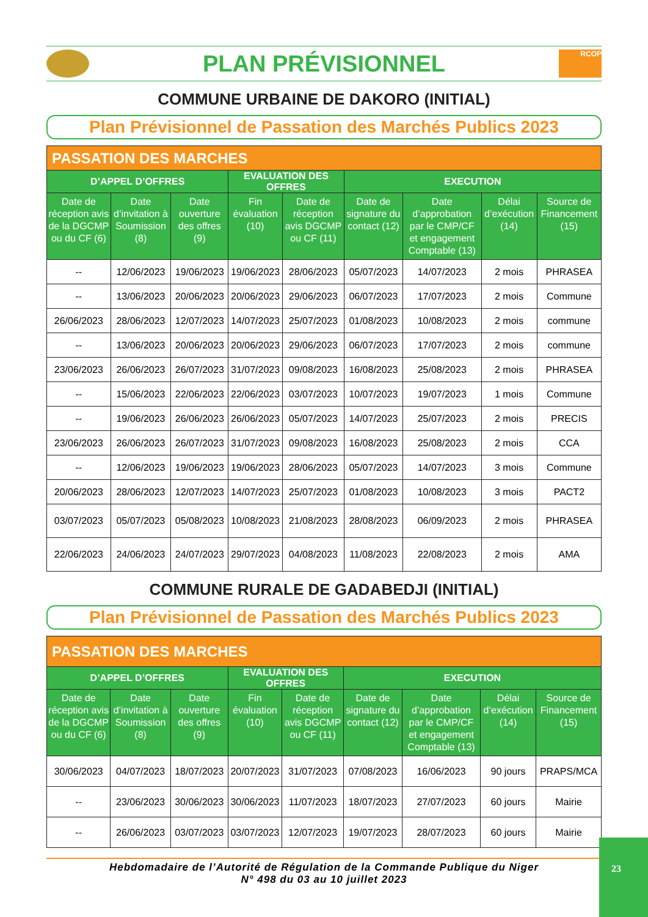PLAN PRÉVISIONNEL
RCOP
COMMUNE URBAINE DE DAKORO (INITIAL)
Plan Prévisionnel de Passation des Marchés Publics 2023
| PASSATION DES MARCHES | | | | | | | | |
| D’APPEL D’OFFRES | | | EVALUATION DES OFFRES | | EXECUTION | | | |
| Date de réception avis de la DGCMP ou du CF (6) | Date d’invitation à Soumission (8) | Date ouverture des offres (9) | Fin évaluation (10) | Date de réception avis DGCMP ou CF (11) | Date de signature du contact (12) | Date d’approbation par le CMP/CF et engagement Comptable (13) | Délai d’exécution (14) | Source de Financement (15) |
| -- | 12/06/2023 | 19/06/2023 | 19/06/2023 | 28/06/2023 | 05/07/2023 | 14/07/2023 | 2 mois | PHRASEA |
| -- | 13/06/2023 | 20/06/2023 | 20/06/2023 | 29/06/2023 | 06/07/2023 | 17/07/2023 | 2 mois | Commune |
| 26/06/2023 | 28/06/2023 | 12/07/2023 | 14/07/2023 | 25/07/2023 | 01/08/2023 | 10/08/2023 | 2 mois | commune |
| -- | 13/06/2023 | 20/06/2023 | 20/06/2023 | 29/06/2023 | 06/07/2023 | 17/07/2023 | 2 mois | commune |
| 23/06/2023 | 26/06/2023 | 26/07/2023 | 31/07/2023 | 09/08/2023 | 16/08/2023 | 25/08/2023 | 2 mois | PHRASEA |
| -- | 15/06/2023 | 22/06/2023 | 22/06/2023 | 03/07/2023 | 10/07/2023 | 19/07/2023 | 1 mois | Commune |
| -- | 19/06/2023 | 26/06/2023 | 26/06/2023 | 05/07/2023 | 14/07/2023 | 25/07/2023 | 2 mois | PRECIS |
| 23/06/2023 | 26/06/2023 | 26/07/2023 | 31/07/2023 | 09/08/2023 | 16/08/2023 | 25/08/2023 | 2 mois | CCA |
| -- | 12/06/2023 | 19/06/2023 | 19/06/2023 | 28/06/2023 | 05/07/2023 | 14/07/2023 | 3 mois | Commune |
| 20/06/2023 | 28/06/2023 | 12/07/2023 | 14/07/2023 | 25/07/2023 | 01/08/2023 | 10/08/2023 | 3 mois | PACT2 |
| 03/07/2023 | 05/07/2023 | 05/08/2023 | 10/08/2023 | 21/08/2023 | 28/08/2023 | 06/09/2023 | 2 mois | PHRASEA |
| 22/06/2023 | 24/06/2023 | 24/07/2023 | 29/07/2023 | 04/08/2023 | 11/08/2023 | 22/08/2023 | 2 mois | AMA |
COMMUNE RURALE DE GADABEDJI (INITIAL)
Plan Prévisionnel de Passation des Marchés Publics 2023
| PASSATION DES MARCHES | | | | | | | | |
| D’APPEL D’OFFRES | | | EVALUATION DES OFFRES | | EXECUTION | | | |
| Date de réception avis de la DGCMP ou du CF (6) | Date d’invitation à Soumission (8) | Date ouverture des offres (9) | Fin évaluation (10) | Date de réception avis DGCMP ou CF (11) | Date de signature du contact (12) | Date d’approbation par le CMP/CF et engagement Comptable (13) | Délai d’exécution (14) | Source de Financement (15) |
| 30/06/2023 | 04/07/2023 | 18/07/2023 | 20/07/2023 | 31/07/2023 | 07/08/2023 | 16/06/2023 | 90 jours | PRAPS/MCA |
| -- | 23/06/2023 | 30/06/2023 | 30/06/2023 | 11/07/2023 | 18/07/2023 | 27/07/2023 | 60 jours | Mairie |
| -- | 26/06/2023 | 03/07/2023 | 03/07/2023 | 12/07/2023 | 19/07/2023 | 28/07/2023 | 60 jours | Mairie |
Hebdomadaire de l’Autorité de Régulation de la Commande Publique du Niger
N° 498 du 03 au 10 juillet 2023
23